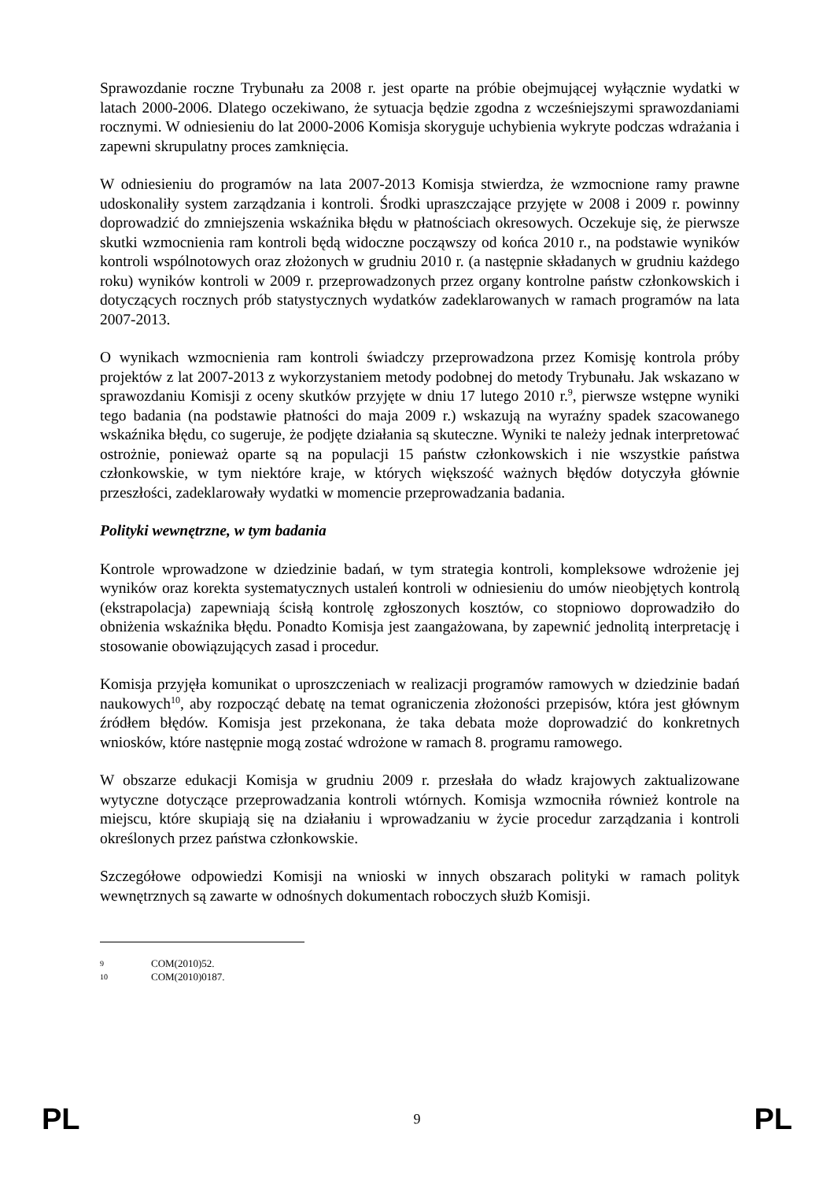Sprawozdanie roczne Trybunału za 2008 r. jest oparte na próbie obejmującej wyłącznie wydatki w latach 2000-2006. Dlatego oczekiwano, że sytuacja będzie zgodna z wcześniejszymi sprawozdaniami rocznymi. W odniesieniu do lat 2000-2006 Komisja skoryguje uchybienia wykryte podczas wdrażania i zapewni skrupulatny proces zamknięcia.
W odniesieniu do programów na lata 2007-2013 Komisja stwierdza, że wzmocnione ramy prawne udoskonaliły system zarządzania i kontroli. Środki upraszczające przyjęte w 2008 i 2009 r. powinny doprowadzić do zmniejszenia wskaźnika błędu w płatnościach okresowych. Oczekuje się, że pierwsze skutki wzmocnienia ram kontroli będą widoczne począwszy od końca 2010 r., na podstawie wyników kontroli wspólnotowych oraz złożonych w grudniu 2010 r. (a następnie składanych w grudniu każdego roku) wyników kontroli w 2009 r. przeprowadzonych przez organy kontrolne państw członkowskich i dotyczących rocznych prób statystycznych wydatków zadeklarowanych w ramach programów na lata 2007-2013.
O wynikach wzmocnienia ram kontroli świadczy przeprowadzona przez Komisję kontrola próby projektów z lat 2007-2013 z wykorzystaniem metody podobnej do metody Trybunału. Jak wskazano w sprawozdaniu Komisji z oceny skutków przyjęte w dniu 17 lutego 2010 r.<sup>9</sup>, pierwsze wstępne wyniki tego badania (na podstawie płatności do maja 2009 r.) wskazują na wyraźny spadek szacowanego wskaźnika błędu, co sugeruje, że podjęte działania są skuteczne. Wyniki te należy jednak interpretować ostrożnie, ponieważ oparte są na populacji 15 państw członkowskich i nie wszystkie państwa członkowskie, w tym niektóre kraje, w których większość ważnych błędów dotyczyła głównie przeszłości, zadeklarowały wydatki w momencie przeprowadzania badania.
Polityki wewnętrzne, w tym badania
Kontrole wprowadzone w dziedzinie badań, w tym strategia kontroli, kompleksowe wdrożenie jej wyników oraz korekta systematycznych ustaleń kontroli w odniesieniu do umów nieobjętych kontrolą (ekstrapolacja) zapewniają ścisłą kontrolę zgłoszonych kosztów, co stopniowo doprowadziło do obniżenia wskaźnika błędu. Ponadto Komisja jest zaangażowana, by zapewnić jednolitą interpretację i stosowanie obowiązujących zasad i procedur.
Komisja przyjęła komunikat o uproszczeniach w realizacji programów ramowych w dziedzinie badań naukowych<sup>10</sup>, aby rozpocząć debatę na temat ograniczenia złożoności przepisów, która jest głównym źródłem błędów. Komisja jest przekonana, że taka debata może doprowadzić do konkretnych wniosków, które następnie mogą zostać wdrożone w ramach 8. programu ramowego.
W obszarze edukacji Komisja w grudniu 2009 r. przesłała do władz krajowych zaktualizowane wytyczne dotyczące przeprowadzania kontroli wtórnych. Komisja wzmocniła również kontrole na miejscu, które skupiają się na działaniu i wprowadzaniu w życie procedur zarządzania i kontroli określonych przez państwa członkowskie.
Szczegółowe odpowiedzi Komisji na wnioski w innych obszarach polityki w ramach polityk wewnętrznych są zawarte w odnośnych dokumentach roboczych służb Komisji.
9 COM(2010)52.
10 COM(2010)0187.
PL 9 PL